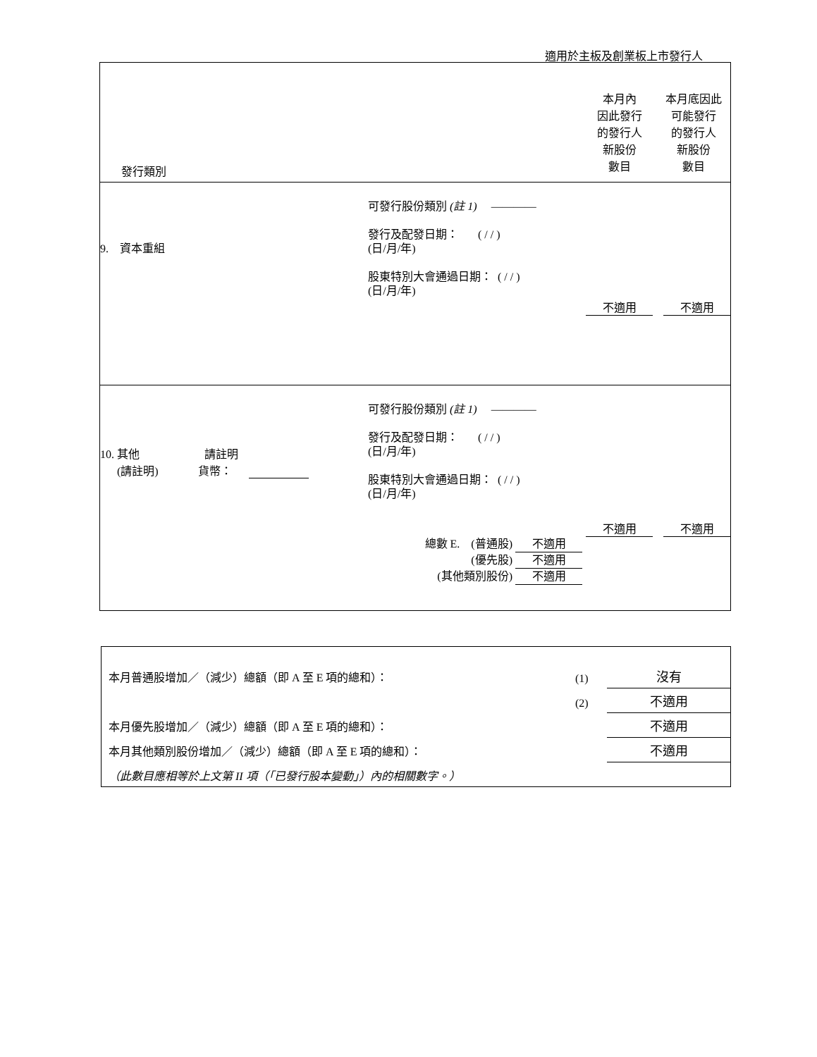適用於主板及創業板上市發行人
| 發行類別 | | 本月內 因此發行 的發行人 新股份 數目 | 本月底因此 可能發行 的發行人 新股份 數目 |
| 9. 資本重組 | 可發行股份類別 (註 1) ———— 發行及配發日期： ( / / ) (日/月/年) 股東特別大會通過日期： ( / / ) (日/月/年) | 不適用 | 不適用 |
| 10. 其他 請註明 (請註明) 貨幣： | 可發行股份類別 (註 1) ———— 發行及配發日期： ( / / ) (日/月/年) 股東特別大會通過日期： ( / / ) (日/月/年) 總數 E. (普通股) 不適用 (優先股) 不適用 (其他類別股份) 不適用 | 不適用 | 不適用 |
| 本月普通股增加／（減少）總額（即 A 至 E 項的總和）： | (1) | 沒有 |
| | (2) | 不適用 |
| 本月優先股增加／（減少）總額（即 A 至 E 項的總和）： | | 不適用 |
| 本月其他類別股份增加／（減少）總額（即 A 至 E 項的總和）： | | 不適用 |
| （此數目應相等於上文第 II 項（「已發行股本變動」）內的相關數字。） | | |